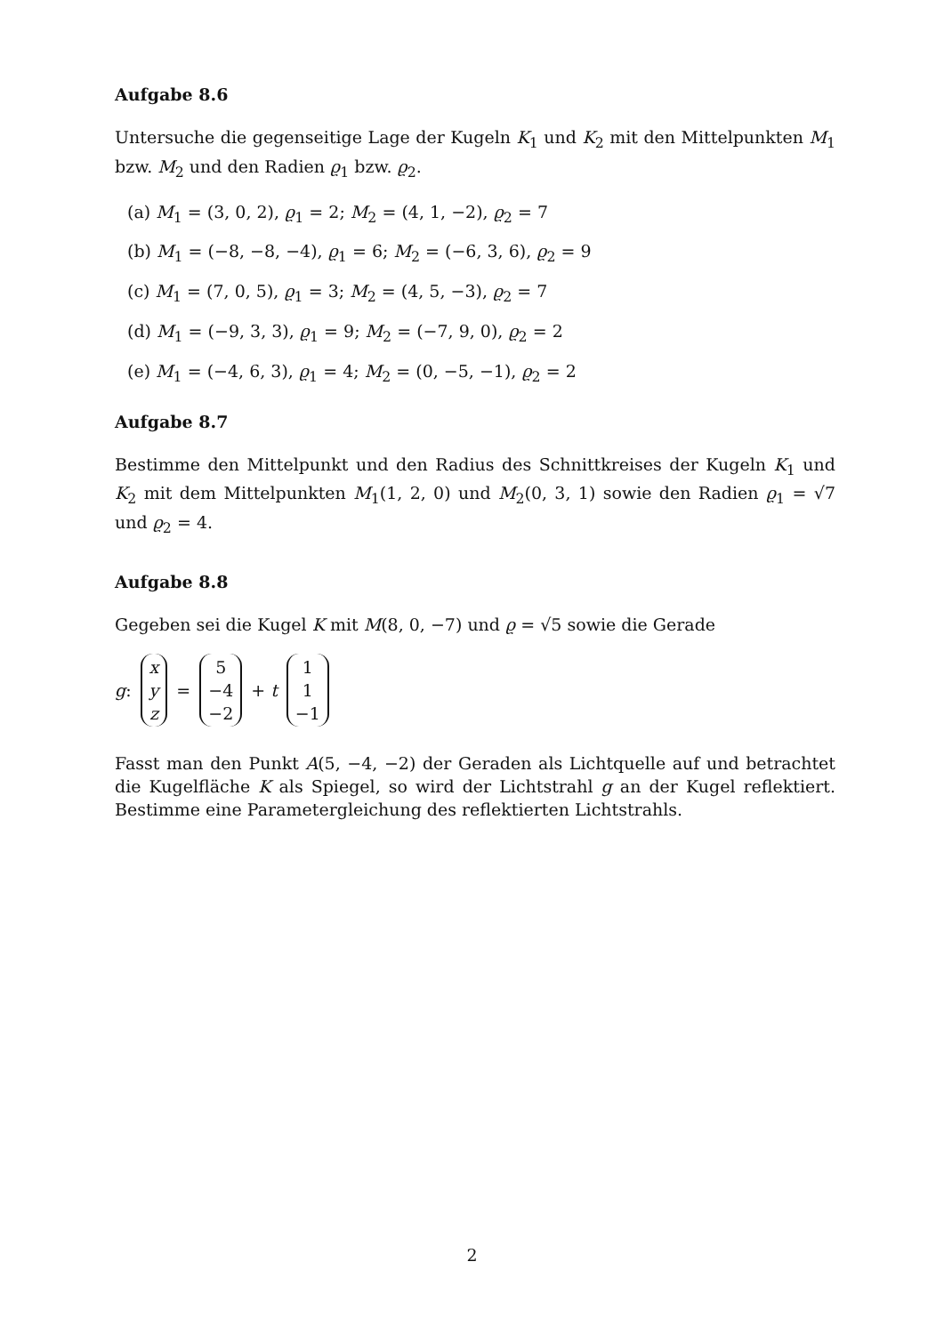Aufgabe 8.6
Untersuche die gegenseitige Lage der Kugeln K<sub>1</sub> und K<sub>2</sub> mit den Mittelpunkten M<sub>1</sub> bzw. M<sub>2</sub> und den Radien ϱ<sub>1</sub> bzw. ϱ<sub>2</sub>.
(a) M<sub>1</sub> = (3, 0, 2), ϱ<sub>1</sub> = 2; M<sub>2</sub> = (4, 1, −2), ϱ<sub>2</sub> = 7
(b) M<sub>1</sub> = (−8, −8, −4), ϱ<sub>1</sub> = 6; M<sub>2</sub> = (−6, 3, 6), ϱ<sub>2</sub> = 9
(c) M<sub>1</sub> = (7, 0, 5), ϱ<sub>1</sub> = 3; M<sub>2</sub> = (4, 5, −3), ϱ<sub>2</sub> = 7
(d) M<sub>1</sub> = (−9, 3, 3), ϱ<sub>1</sub> = 9; M<sub>2</sub> = (−7, 9, 0), ϱ<sub>2</sub> = 2
(e) M<sub>1</sub> = (−4, 6, 3), ϱ<sub>1</sub> = 4; M<sub>2</sub> = (0, −5, −1), ϱ<sub>2</sub> = 2
Aufgabe 8.7
Bestimme den Mittelpunkt und den Radius des Schnittkreises der Kugeln K<sub>1</sub> und K<sub>2</sub> mit dem Mittelpunkten M<sub>1</sub>(1, 2, 0) und M<sub>2</sub>(0, 3, 1) sowie den Radien ϱ<sub>1</sub> = √7 und ϱ<sub>2</sub> = 4.
Aufgabe 8.8
Gegeben sei die Kugel K mit M(8, 0, −7) und ϱ = √5 sowie die Gerade
g: x y z = 5 −4 −2 + t 1 1 −1
Fasst man den Punkt A(5, −4, −2) der Geraden als Lichtquelle auf und betrachtet die Kugelfläche K als Spiegel, so wird der Lichtstrahl g an der Kugel reflektiert. Bestimme eine Parametergleichung des reflektierten Lichtstrahls.
2